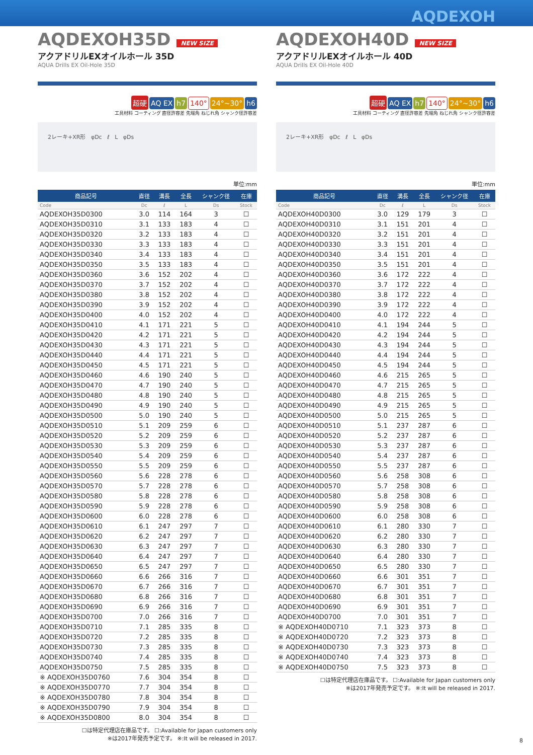AQDEXOH
AQDEXOH35D NEW SIZE
アクアドリルEXオイルホール 35D
AQUA Drills EX Oil-Hole 35D
超硬 AQ EX h7 140° 24°~30° h6
工具材料 コーティング 直径許容差 先端角 ねじれ角 シャンク径許容差
2レーキ+XR形 φDc ℓ L φDs
単位:mm
| 商品記号 | 直径 | 溝長 | 全長 | シャンク径 | 在庫 |
| --- | --- | --- | --- | --- | --- |
| Code | Dc | ℓ | L | Ds | Stock |
| AQDEXOH35D0300 | 3.0 | 114 | 164 | 3 | ☐ |
| AQDEXOH35D0310 | 3.1 | 133 | 183 | 4 | ☐ |
| AQDEXOH35D0320 | 3.2 | 133 | 183 | 4 | ☐ |
| AQDEXOH35D0330 | 3.3 | 133 | 183 | 4 | ☐ |
| AQDEXOH35D0340 | 3.4 | 133 | 183 | 4 | ☐ |
| AQDEXOH35D0350 | 3.5 | 133 | 183 | 4 | ☐ |
| AQDEXOH35D0360 | 3.6 | 152 | 202 | 4 | ☐ |
| AQDEXOH35D0370 | 3.7 | 152 | 202 | 4 | ☐ |
| AQDEXOH35D0380 | 3.8 | 152 | 202 | 4 | ☐ |
| AQDEXOH35D0390 | 3.9 | 152 | 202 | 4 | ☐ |
| AQDEXOH35D0400 | 4.0 | 152 | 202 | 4 | ☐ |
| AQDEXOH35D0410 | 4.1 | 171 | 221 | 5 | ☐ |
| AQDEXOH35D0420 | 4.2 | 171 | 221 | 5 | ☐ |
| AQDEXOH35D0430 | 4.3 | 171 | 221 | 5 | ☐ |
| AQDEXOH35D0440 | 4.4 | 171 | 221 | 5 | ☐ |
| AQDEXOH35D0450 | 4.5 | 171 | 221 | 5 | ☐ |
| AQDEXOH35D0460 | 4.6 | 190 | 240 | 5 | ☐ |
| AQDEXOH35D0470 | 4.7 | 190 | 240 | 5 | ☐ |
| AQDEXOH35D0480 | 4.8 | 190 | 240 | 5 | ☐ |
| AQDEXOH35D0490 | 4.9 | 190 | 240 | 5 | ☐ |
| AQDEXOH35D0500 | 5.0 | 190 | 240 | 5 | ☐ |
| AQDEXOH35D0510 | 5.1 | 209 | 259 | 6 | ☐ |
| AQDEXOH35D0520 | 5.2 | 209 | 259 | 6 | ☐ |
| AQDEXOH35D0530 | 5.3 | 209 | 259 | 6 | ☐ |
| AQDEXOH35D0540 | 5.4 | 209 | 259 | 6 | ☐ |
| AQDEXOH35D0550 | 5.5 | 209 | 259 | 6 | ☐ |
| AQDEXOH35D0560 | 5.6 | 228 | 278 | 6 | ☐ |
| AQDEXOH35D0570 | 5.7 | 228 | 278 | 6 | ☐ |
| AQDEXOH35D0580 | 5.8 | 228 | 278 | 6 | ☐ |
| AQDEXOH35D0590 | 5.9 | 228 | 278 | 6 | ☐ |
| AQDEXOH35D0600 | 6.0 | 228 | 278 | 6 | ☐ |
| AQDEXOH35D0610 | 6.1 | 247 | 297 | 7 | ☐ |
| AQDEXOH35D0620 | 6.2 | 247 | 297 | 7 | ☐ |
| AQDEXOH35D0630 | 6.3 | 247 | 297 | 7 | ☐ |
| AQDEXOH35D0640 | 6.4 | 247 | 297 | 7 | ☐ |
| AQDEXOH35D0650 | 6.5 | 247 | 297 | 7 | ☐ |
| AQDEXOH35D0660 | 6.6 | 266 | 316 | 7 | ☐ |
| AQDEXOH35D0670 | 6.7 | 266 | 316 | 7 | ☐ |
| AQDEXOH35D0680 | 6.8 | 266 | 316 | 7 | ☐ |
| AQDEXOH35D0690 | 6.9 | 266 | 316 | 7 | ☐ |
| AQDEXOH35D0700 | 7.0 | 266 | 316 | 7 | ☐ |
| AQDEXOH35D0710 | 7.1 | 285 | 335 | 8 | ☐ |
| AQDEXOH35D0720 | 7.2 | 285 | 335 | 8 | ☐ |
| AQDEXOH35D0730 | 7.3 | 285 | 335 | 8 | ☐ |
| AQDEXOH35D0740 | 7.4 | 285 | 335 | 8 | ☐ |
| AQDEXOH35D0750 | 7.5 | 285 | 335 | 8 | ☐ |
| ※ AQDEXOH35D0760 | 7.6 | 304 | 354 | 8 | ☐ |
| ※ AQDEXOH35D0770 | 7.7 | 304 | 354 | 8 | ☐ |
| ※ AQDEXOH35D0780 | 7.8 | 304 | 354 | 8 | ☐ |
| ※ AQDEXOH35D0790 | 7.9 | 304 | 354 | 8 | ☐ |
| ※ AQDEXOH35D0800 | 8.0 | 304 | 354 | 8 | ☐ |
☐は特定代理店在庫品です。 ☐:Available for Japan customers only
※は2017年発売予定です。 ※:It will be released in 2017.
AQDEXOH40D NEW SIZE
アクアドリルEXオイルホール 40D
AQUA Drills EX Oil-Hole 40D
超硬 AQ EX h7 140° 24°~30° h6
工具材料 コーティング 直径許容差 先端角 ねじれ角 シャンク径許容差
2レーキ+XR形 φDc ℓ L φDs
単位:mm
| 商品記号 | 直径 | 溝長 | 全長 | シャンク径 | 在庫 |
| --- | --- | --- | --- | --- | --- |
| Code | Dc | ℓ | L | Ds | Stock |
| AQDEXOH40D0300 | 3.0 | 129 | 179 | 3 | ☐ |
| AQDEXOH40D0310 | 3.1 | 151 | 201 | 4 | ☐ |
| AQDEXOH40D0320 | 3.2 | 151 | 201 | 4 | ☐ |
| AQDEXOH40D0330 | 3.3 | 151 | 201 | 4 | ☐ |
| AQDEXOH40D0340 | 3.4 | 151 | 201 | 4 | ☐ |
| AQDEXOH40D0350 | 3.5 | 151 | 201 | 4 | ☐ |
| AQDEXOH40D0360 | 3.6 | 172 | 222 | 4 | ☐ |
| AQDEXOH40D0370 | 3.7 | 172 | 222 | 4 | ☐ |
| AQDEXOH40D0380 | 3.8 | 172 | 222 | 4 | ☐ |
| AQDEXOH40D0390 | 3.9 | 172 | 222 | 4 | ☐ |
| AQDEXOH40D0400 | 4.0 | 172 | 222 | 4 | ☐ |
| AQDEXOH40D0410 | 4.1 | 194 | 244 | 5 | ☐ |
| AQDEXOH40D0420 | 4.2 | 194 | 244 | 5 | ☐ |
| AQDEXOH40D0430 | 4.3 | 194 | 244 | 5 | ☐ |
| AQDEXOH40D0440 | 4.4 | 194 | 244 | 5 | ☐ |
| AQDEXOH40D0450 | 4.5 | 194 | 244 | 5 | ☐ |
| AQDEXOH40D0460 | 4.6 | 215 | 265 | 5 | ☐ |
| AQDEXOH40D0470 | 4.7 | 215 | 265 | 5 | ☐ |
| AQDEXOH40D0480 | 4.8 | 215 | 265 | 5 | ☐ |
| AQDEXOH40D0490 | 4.9 | 215 | 265 | 5 | ☐ |
| AQDEXOH40D0500 | 5.0 | 215 | 265 | 5 | ☐ |
| AQDEXOH40D0510 | 5.1 | 237 | 287 | 6 | ☐ |
| AQDEXOH40D0520 | 5.2 | 237 | 287 | 6 | ☐ |
| AQDEXOH40D0530 | 5.3 | 237 | 287 | 6 | ☐ |
| AQDEXOH40D0540 | 5.4 | 237 | 287 | 6 | ☐ |
| AQDEXOH40D0550 | 5.5 | 237 | 287 | 6 | ☐ |
| AQDEXOH40D0560 | 5.6 | 258 | 308 | 6 | ☐ |
| AQDEXOH40D0570 | 5.7 | 258 | 308 | 6 | ☐ |
| AQDEXOH40D0580 | 5.8 | 258 | 308 | 6 | ☐ |
| AQDEXOH40D0590 | 5.9 | 258 | 308 | 6 | ☐ |
| AQDEXOH40D0600 | 6.0 | 258 | 308 | 6 | ☐ |
| AQDEXOH40D0610 | 6.1 | 280 | 330 | 7 | ☐ |
| AQDEXOH40D0620 | 6.2 | 280 | 330 | 7 | ☐ |
| AQDEXOH40D0630 | 6.3 | 280 | 330 | 7 | ☐ |
| AQDEXOH40D0640 | 6.4 | 280 | 330 | 7 | ☐ |
| AQDEXOH40D0650 | 6.5 | 280 | 330 | 7 | ☐ |
| AQDEXOH40D0660 | 6.6 | 301 | 351 | 7 | ☐ |
| AQDEXOH40D0670 | 6.7 | 301 | 351 | 7 | ☐ |
| AQDEXOH40D0680 | 6.8 | 301 | 351 | 7 | ☐ |
| AQDEXOH40D0690 | 6.9 | 301 | 351 | 7 | ☐ |
| AQDEXOH40D0700 | 7.0 | 301 | 351 | 7 | ☐ |
| ※ AQDEXOH40D0710 | 7.1 | 323 | 373 | 8 | ☐ |
| ※ AQDEXOH40D0720 | 7.2 | 323 | 373 | 8 | ☐ |
| ※ AQDEXOH40D0730 | 7.3 | 323 | 373 | 8 | ☐ |
| ※ AQDEXOH40D0740 | 7.4 | 323 | 373 | 8 | ☐ |
| ※ AQDEXOH40D0750 | 7.5 | 323 | 373 | 8 | ☐ |
☐は特定代理店在庫品です。 ☐:Available for Japan customers only
※は2017年発売予定です。 ※:It will be released in 2017.
8